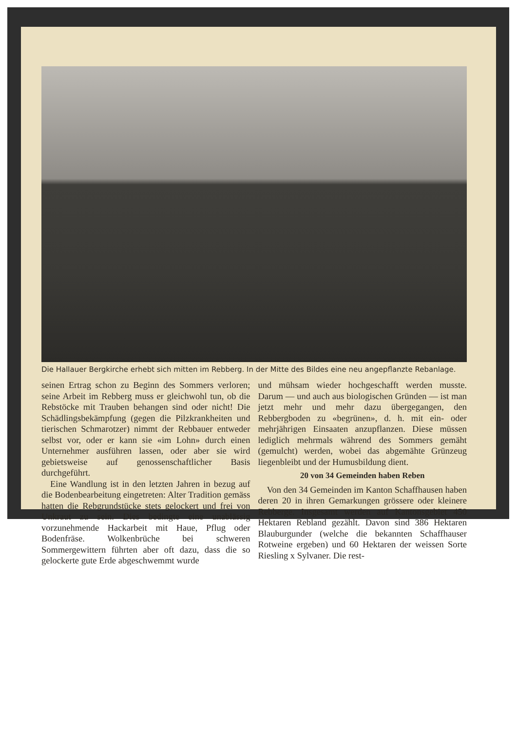Die Hallauer Bergkirche erhebt sich mitten im Rebberg. In der Mitte des Bildes eine neu angepflanzte Rebanlage.
seinen Ertrag schon zu Beginn des Sommers verloren; seine Arbeit im Rebberg muss er gleichwohl tun, ob die Rebstöcke mit Trauben behangen sind oder nicht! Die Schädlingsbekämpfung (gegen die Pilzkrankheiten und tierischen Schmarotzer) nimmt der Rebbauer entweder selbst vor, oder er kann sie «im Lohn» durch einen Unternehmer ausführen lassen, oder aber sie wird gebietsweise auf genossenschaftlicher Basis durchgeführt.
Eine Wandlung ist in den letzten Jahren in bezug auf die Bodenbearbeitung eingetreten: Alter Tradition gemäss hatten die Rebgrundstücke stets gelockert und frei von Unkraut zu sein. Dies bedingte eine unablässig vorzunehmende Hackarbeit mit Haue, Pflug oder Bodenfräse. Wolkenbrüche bei schweren Sommergewittern führten aber oft dazu, dass die so gelockerte gute Erde abgeschwemmt wurde
und mühsam wieder hochgeschafft werden musste. Darum — und auch aus biologischen Gründen — ist man jetzt mehr und mehr dazu übergegangen, den Rebbergboden zu «begrünen», d. h. mit ein- oder mehrjährigen Einsaaten anzupflanzen. Diese müssen lediglich mehrmals während des Sommers gemäht (gemulcht) werden, wobei das abgemähte Grünzeug liegenbleibt und der Humusbildung dient.
20 von 34 Gemeinden haben Reben
Von den 34 Gemeinden im Kanton Schaffhausen haben deren 20 in ihren Gemarkungen grössere oder kleinere Rebberge. Insgesamt werden auf Kantonsgebiet 450 Hektaren Rebland gezählt. Davon sind 386 Hektaren Blauburgunder (welche die bekannten Schaffhauser Rotweine ergeben) und 60 Hektaren der weissen Sorte Riesling x Sylvaner. Die rest-